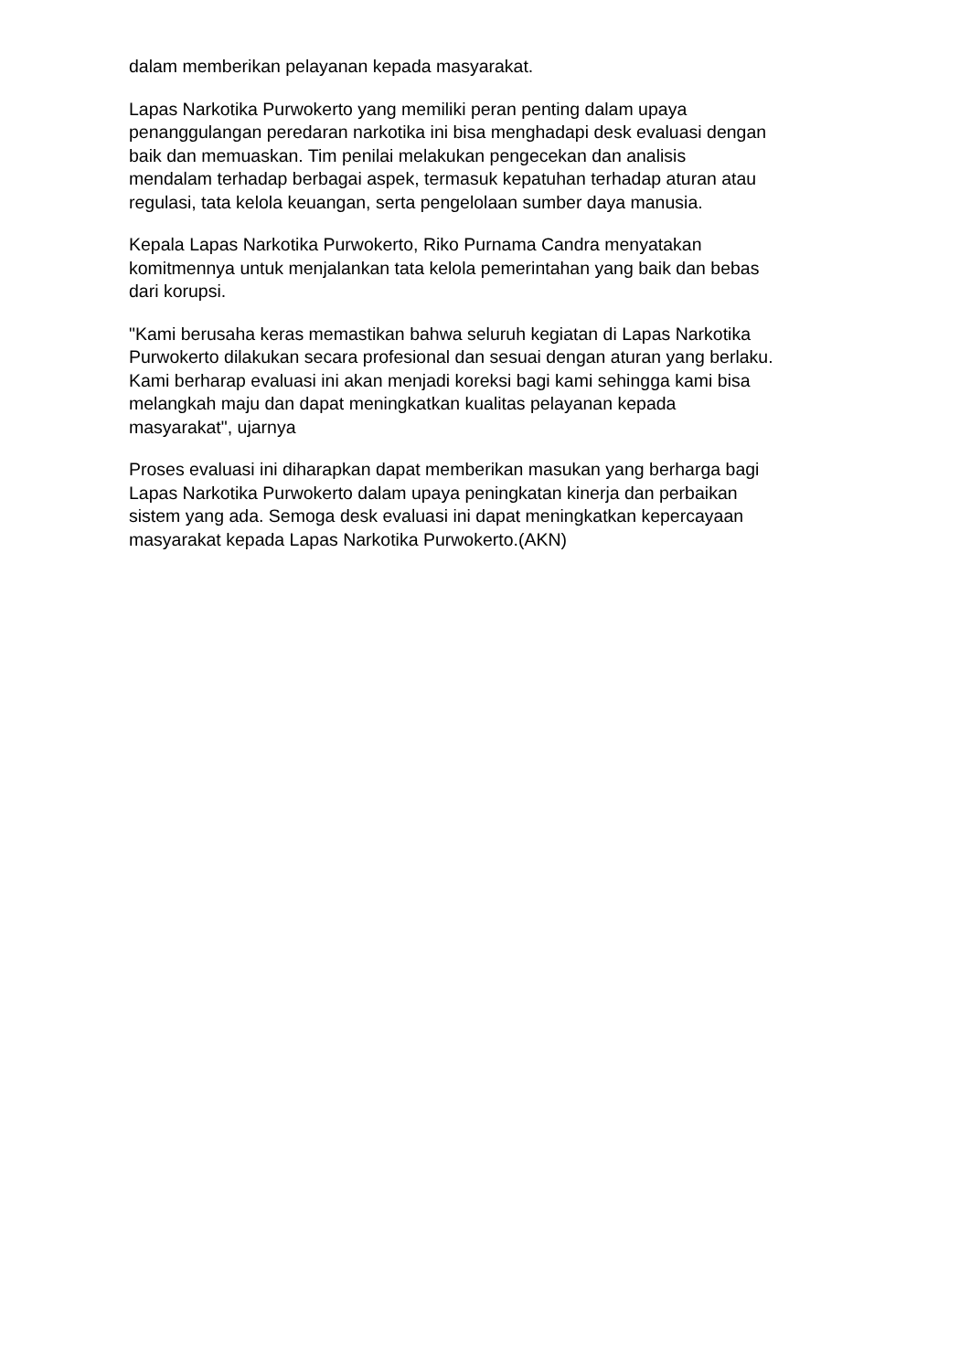dalam memberikan pelayanan kepada masyarakat.
Lapas Narkotika Purwokerto yang memiliki peran penting dalam upaya
penanggulangan peredaran narkotika ini bisa menghadapi desk evaluasi dengan
baik dan memuaskan. Tim penilai melakukan pengecekan dan analisis
mendalam terhadap berbagai aspek, termasuk kepatuhan terhadap aturan atau
regulasi, tata kelola keuangan, serta pengelolaan sumber daya manusia.
Kepala Lapas Narkotika Purwokerto, Riko Purnama Candra menyatakan
komitmennya untuk menjalankan tata kelola pemerintahan yang baik dan bebas
dari korupsi.
"Kami berusaha keras memastikan bahwa seluruh kegiatan di Lapas Narkotika
Purwokerto dilakukan secara profesional dan sesuai dengan aturan yang berlaku.
Kami berharap evaluasi ini akan menjadi koreksi bagi kami sehingga kami bisa
melangkah maju dan dapat meningkatkan kualitas pelayanan kepada
masyarakat", ujarnya
Proses evaluasi ini diharapkan dapat memberikan masukan yang berharga bagi
Lapas Narkotika Purwokerto dalam upaya peningkatan kinerja dan perbaikan
sistem yang ada. Semoga desk evaluasi ini dapat meningkatkan kepercayaan
masyarakat kepada Lapas Narkotika Purwokerto.(AKN)